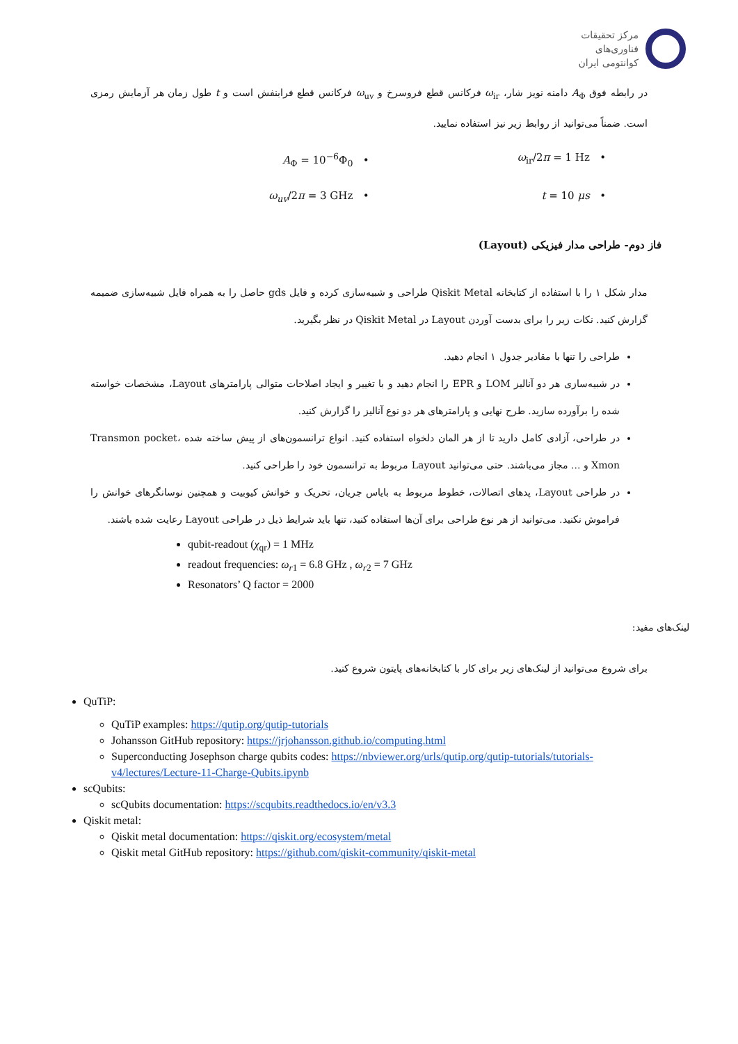مرکز تحقیقات
فناوری‌های
کوانتومی ایران
در رابطه فوق A<sub>Φ</sub> دامنه نویز شار، ω<sub>ir</sub> فرکانس قطع فروسرخ و ω<sub>uv</sub> فرکانس قطع فرابنفش است و t طول زمان هر آزمایش رمزی است. ضمناً می‌توانید از روابط زیر نیز استفاده نمایید.
• ω<sub>ir</sub>/2π = 1 Hz
• A<sub>Φ</sub> = 10<sup>−6</sup>Φ<sub>0</sub>
• t = 10 μs
• ω<sub>uv</sub>/2π = 3 GHz
فاز دوم- طراحی مدار فیزیکی (Layout)
مدار شکل ۱ را با استفاده از کتابخانه Qiskit Metal طراحی و شبیه‌سازی کرده و فایل gds حاصل را به همراه فایل شبیه‌سازی ضمیمه گزارش کنید. نکات زیر را برای بدست آوردن Layout در Qiskit Metal در نظر بگیرید.
طراحی را تنها با مقادیر جدول ۱ انجام دهید.
در شبیه‌سازی هر دو آنالیز LOM و EPR را انجام دهید و با تغییر و ایجاد اصلاحات متوالی پارامترهای Layout، مشخصات خواسته شده را برآورده سازید. طرح نهایی و پارامترهای هر دو نوع آنالیز را گزارش کنید.
در طراحی، آزادی کامل دارید تا از هر المان دلخواه استفاده کنید. انواع ترانسمون‌های از پیش ساخته شده Transmon pocket، Xmon و ... مجاز می‌باشند. حتی می‌توانید Layout مربوط به ترانسمون خود را طراحی کنید.
در طراحی Layout، پدهای اتصالات، خطوط مربوط به بایاس جریان، تحریک و خوانش کیوبیت و همچنین نوسانگرهای خوانش را فراموش نکنید. می‌توانید از هر نوع طراحی برای آن‌ها استفاده کنید، تنها باید شرایط ذیل در طراحی Layout رعایت شده باشند.
qubit-readout (χ<sub>qr</sub>) = 1 MHz
readout frequencies: ω<sub>r1</sub> = 6.8 GHz , ω<sub>r2</sub> = 7 GHz
Resonators’ Q factor = 2000
لینک‌های مفید:
برای شروع می‌توانید از لینک‌های زیر برای کار با کتابخانه‌های پایتون شروع کنید.
QuTiP:
QuTiP examples: https://qutip.org/qutip-tutorials
Johansson GitHub repository: https://jrjohansson.github.io/computing.html
Superconducting Josephson charge qubits codes: https://nbviewer.org/urls/qutip.org/qutip-tutorials/tutorials-v4/lectures/Lecture-11-Charge-Qubits.ipynb
scQubits:
scQubits documentation: https://scqubits.readthedocs.io/en/v3.3
Qiskit metal:
Qiskit metal documentation: https://qiskit.org/ecosystem/metal
Qiskit metal GitHub repository: https://github.com/qiskit-community/qiskit-metal